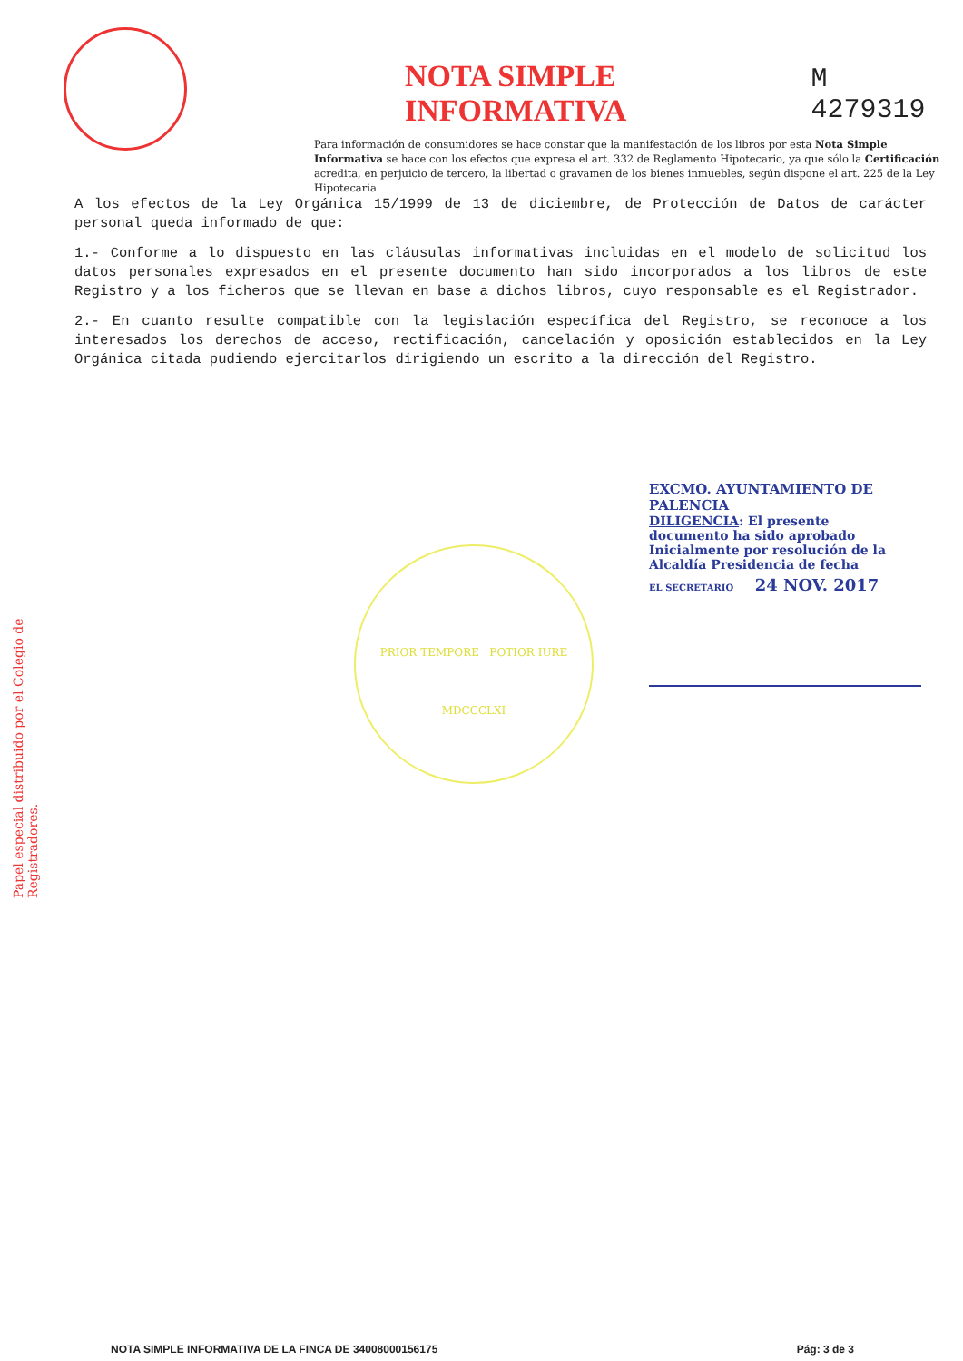NOTA SIMPLE INFORMATIVA
M 4279319
Para información de consumidores se hace constar que la manifestación de los libros por esta Nota Simple Informativa se hace con los efectos que expresa el art. 332 de Reglamento Hipotecario, ya que sólo la Certificación acredita, en perjuicio de tercero, la libertad o gravamen de los bienes inmuebles, según dispone el art. 225 de la Ley Hipotecaria.
A los efectos de la Ley Orgánica 15/1999 de 13 de diciembre, de Protección de Datos de carácter personal queda informado de que:
1.- Conforme a lo dispuesto en las cláusulas informativas incluidas en el modelo de solicitud los datos personales expresados en el presente documento han sido incorporados a los libros de este Registro y a los ficheros que se llevan en base a dichos libros, cuyo responsable es el Registrador.
2.- En cuanto resulte compatible con la legislación específica del Registro, se reconoce a los interesados los derechos de acceso, rectificación, cancelación y oposición establecidos en la Ley Orgánica citada pudiendo ejercitarlos dirigiendo un escrito a la dirección del Registro.
Papel especial distribuido por el Colegio de Registradores.
EXCMO. AYUNTAMIENTO DE PALENCIA
DILIGENCIA: El presente documento ha sido aprobado Inicialmente por resolución de la Alcaldía Presidencia de fecha
EL SECRETARIO 24 NOV. 2017
PRIOR TEMPORE POTIOR IURE
MDCCCLXI
NOTA SIMPLE INFORMATIVA DE LA FINCA DE 34008000156175 Pág: 3 de 3